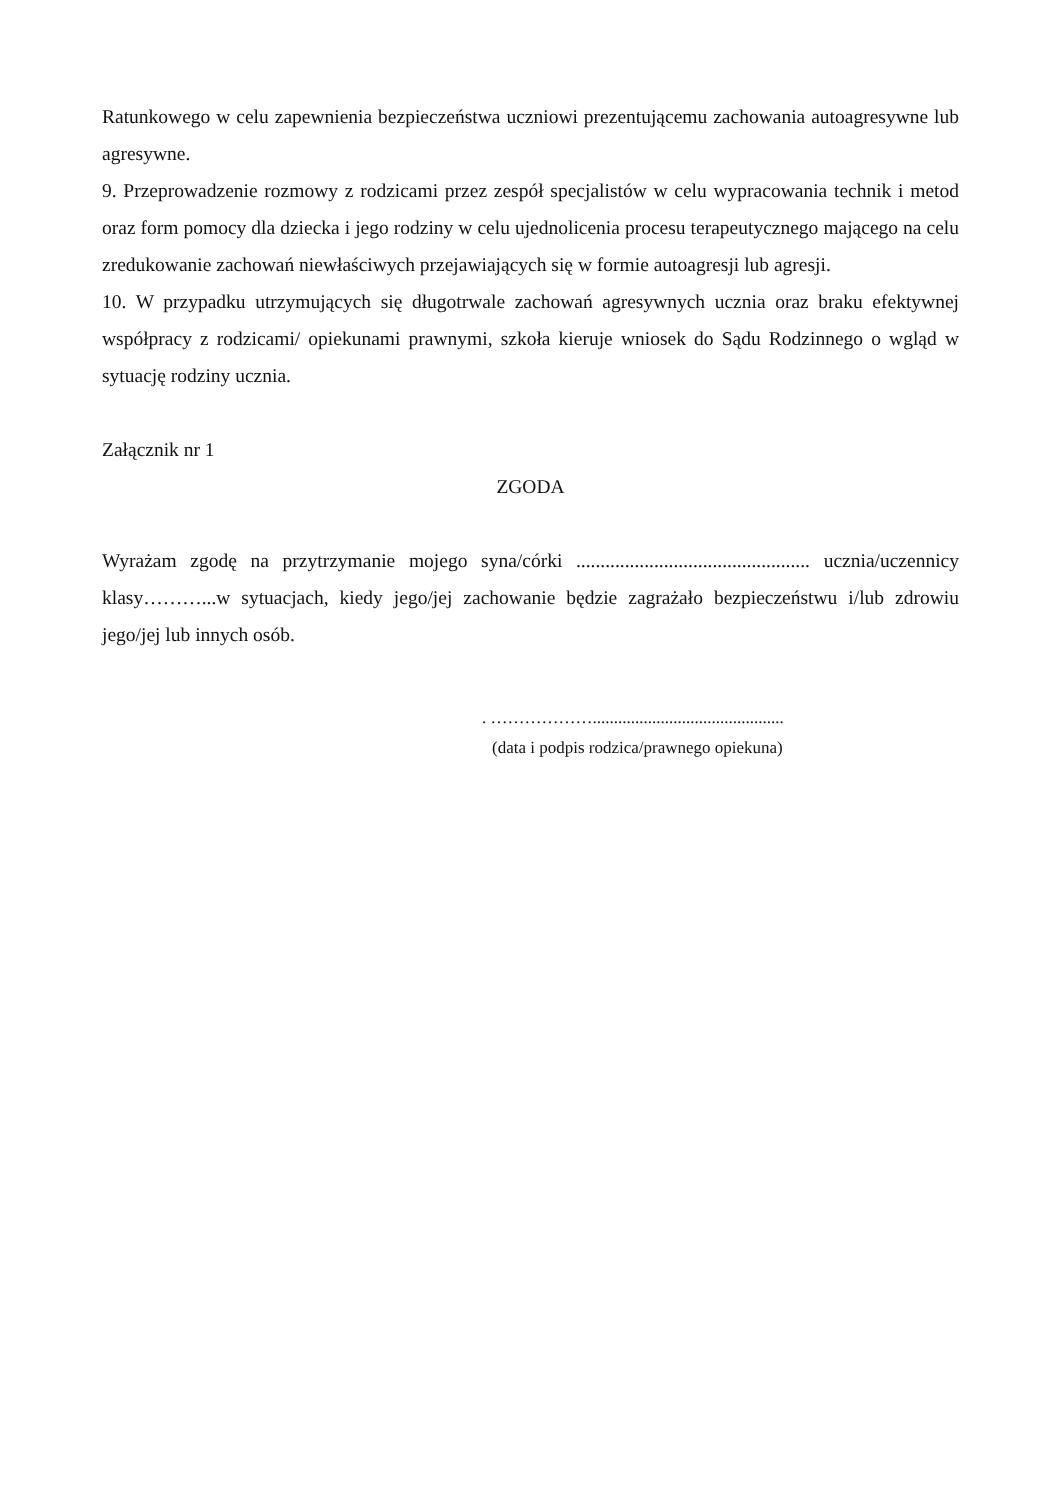Ratunkowego w celu zapewnienia bezpieczeństwa uczniowi prezentującemu zachowania autoagresywne lub agresywne.
9. Przeprowadzenie rozmowy z rodzicami przez zespół specjalistów w celu wypracowania technik i metod oraz form pomocy dla dziecka i jego rodziny w celu ujednolicenia procesu terapeutycznego mającego na celu zredukowanie zachowań niewłaściwych przejawiających się w formie autoagresji lub agresji.
10. W przypadku utrzymujących się długotrwale zachowań agresywnych ucznia oraz braku efektywnej współpracy z rodzicami/ opiekunami prawnymi, szkoła kieruje wniosek do Sądu Rodzinnego o wgląd w sytuację rodziny ucznia.
Załącznik nr 1
ZGODA
Wyrażam zgodę na przytrzymanie mojego syna/córki ................................................ ucznia/uczennicy klasy………...w sytuacjach, kiedy jego/jej zachowanie będzie zagrażało bezpieczeństwu i/lub zdrowiu jego/jej lub innych osób.
. ……………….............................................
(data i podpis rodzica/prawnego opiekuna)